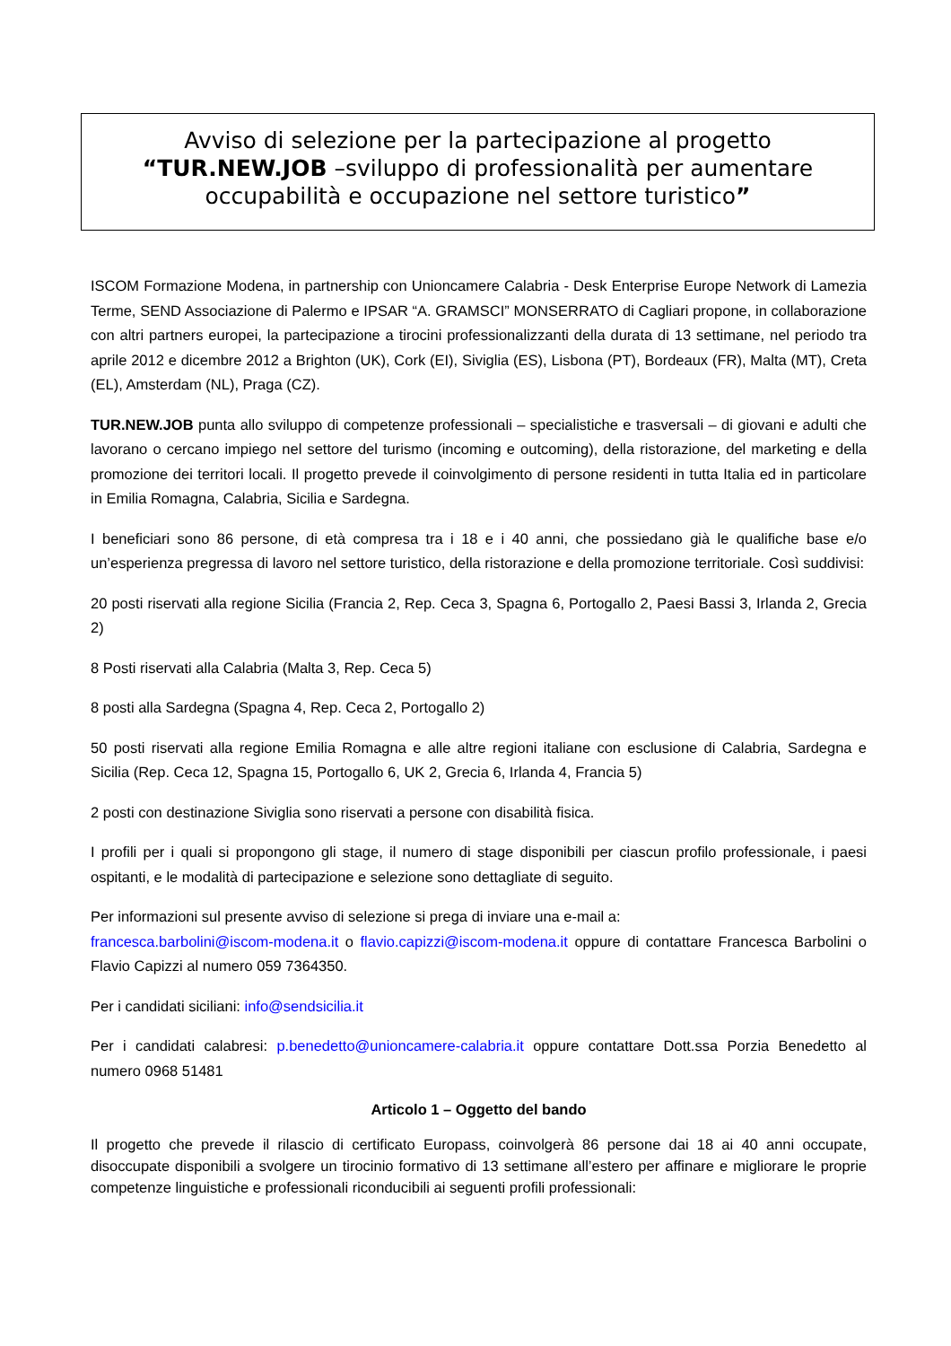Avviso di selezione per la partecipazione al progetto
“TUR.NEW.JOB –sviluppo di professionalità per aumentare occupabilità e occupazione nel settore turistico”
ISCOM Formazione Modena, in partnership con Unioncamere Calabria - Desk Enterprise Europe Network di Lamezia Terme, SEND Associazione di Palermo e IPSAR “A. GRAMSCI” MONSERRATO di Cagliari propone, in collaborazione con altri partners europei, la partecipazione a tirocini professionalizzanti della durata di 13 settimane, nel periodo tra aprile 2012 e dicembre 2012 a Brighton (UK), Cork (EI), Siviglia (ES), Lisbona (PT), Bordeaux (FR), Malta (MT), Creta (EL), Amsterdam (NL), Praga (CZ).
TUR.NEW.JOB punta allo sviluppo di competenze professionali – specialistiche e trasversali – di giovani e adulti che lavorano o cercano impiego nel settore del turismo (incoming e outcoming), della ristorazione, del marketing e della promozione dei territori locali. Il progetto prevede il coinvolgimento di persone residenti in tutta Italia ed in particolare in Emilia Romagna, Calabria, Sicilia e Sardegna.
I beneficiari sono 86 persone, di età compresa tra i 18 e i 40 anni, che possiedano già le qualifiche base e/o un’esperienza pregressa di lavoro nel settore turistico, della ristorazione e della promozione territoriale. Così suddivisi:
20 posti riservati alla regione Sicilia (Francia 2, Rep. Ceca 3, Spagna 6, Portogallo 2, Paesi Bassi 3, Irlanda 2, Grecia 2)
8 Posti riservati alla Calabria (Malta 3, Rep. Ceca 5)
8 posti alla Sardegna (Spagna 4, Rep. Ceca 2, Portogallo 2)
50 posti riservati alla regione Emilia Romagna e alle altre regioni italiane con esclusione di Calabria, Sardegna e Sicilia (Rep. Ceca 12, Spagna 15, Portogallo 6, UK 2, Grecia 6, Irlanda 4, Francia 5)
2 posti con destinazione Siviglia sono riservati a persone con disabilità fisica.
I profili per i quali si propongono gli stage, il numero di stage disponibili per ciascun profilo professionale, i paesi ospitanti, e le modalità di partecipazione e selezione sono dettagliate di seguito.
Per informazioni sul presente avviso di selezione si prega di inviare una e-mail a:
francesca.barbolini@iscom-modena.it o flavio.capizzi@iscom-modena.it oppure di contattare Francesca Barbolini o Flavio Capizzi al numero 059 7364350.
Per i candidati siciliani: info@sendsicilia.it
Per i candidati calabresi: p.benedetto@unioncamere-calabria.it oppure contattare Dott.ssa Porzia Benedetto al numero 0968 51481
Articolo 1 – Oggetto del bando
Il progetto che prevede il rilascio di certificato Europass, coinvolgerà 86 persone dai 18 ai 40 anni occupate, disoccupate disponibili a svolgere un tirocinio formativo di 13 settimane all’estero per affinare e migliorare le proprie competenze linguistiche e professionali riconducibili ai seguenti profili professionali: